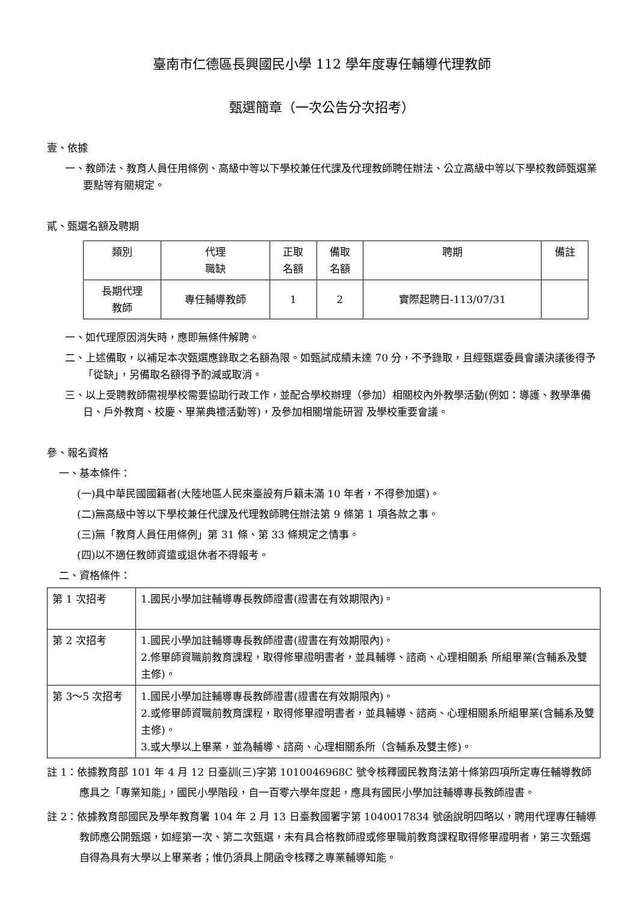臺南市仁德區長興國民小學 112 學年度專任輔導代理教師
甄選簡章（一次公告分次招考）
壹、依據
一、教師法、教育人員任用條例、高級中等以下學校兼任代課及代理教師聘任辦法、公立高級中等以下學校教師甄選業要點等有關規定。
貳、甄選名額及聘期
| 類別 | 代理 職缺 | 正取 名額 | 備取 名額 | 聘期 | 備註 |
| --- | --- | --- | --- | --- | --- |
| 長期代理 教師 | 專任輔導教師 | 1 | 2 | 實際起聘日-113/07/31 | |
一、如代理原因消失時，應即無條件解聘。
二、上述備取，以補足本次甄選應錄取之名額為限。如甄試成績未達 70 分，不予錄取，且經甄選委員會議決議後得予「從缺」，另備取名額得予酌減或取消。
三、以上受聘教師需視學校需要協助行政工作，並配合學校辦理（參加）相關校內外教學活動(例如：導護、教學準備日、戶外教育、校慶、畢業典禮活動等)，及參加相關增能研習 及學校重要會議。
參、報名資格
一、基本條件：
(一)具中華民國國籍者(大陸地區人民來臺設有戶籍未滿 10 年者，不得參加選)。
(二)無高級中等以下學校兼任代課及代理教師聘任辦法第 9 條第 1 項各款之事。
(三)無「教育人員任用條例」第 31 條、第 33 條規定之情事。
(四)以不適任教師資遣或退休者不得報考。
二、資格條件：
| 第 1 次招考 | 1.國民小學加註輔導專長教師證書(證書在有效期限內)。 |
| 第 2 次招考 | 1.國民小學加註輔導專長教師證書(證書在有效期限內)。 2.修畢師資職前教育課程，取得修畢證明書者，並具輔導、諮商、心理相關系 所組畢業(含輔系及雙主修)。 |
| 第 3～5 次招考 | 1.國民小學加註輔導專長教師證書(證書在有效期限內)。 2.或修畢師資職前教育課程，取得修畢證明書者，並具輔導、諮商、心理相關系所組畢業(含輔系及雙主修)。 3.或大學以上畢業，並為輔導、諮商、心理相關系所（含輔系及雙主修)。 |
註 1：依據教育部 101 年 4 月 12 日臺訓(三)字第 1010046968C 號令核釋國民教育法第十條第四項所定專任輔導教師應具之「專業知能」，國民小學階段，自一百零六學年度起，應具有國民小學加註輔導專長教師證書。
註 2：依據教育部國民及學年教育署 104 年 2 月 13 日臺教國署字第 1040017834 號函說明四略以，聘用代理專任輔導教師應公開甄選，如經第一次、第二次甄選，未有具合格教師證或修畢職前教育課程取得修畢證明者，第三次甄選自得為具有大學以上畢業者；惟仍須具上開函令核釋之專業輔導知能。